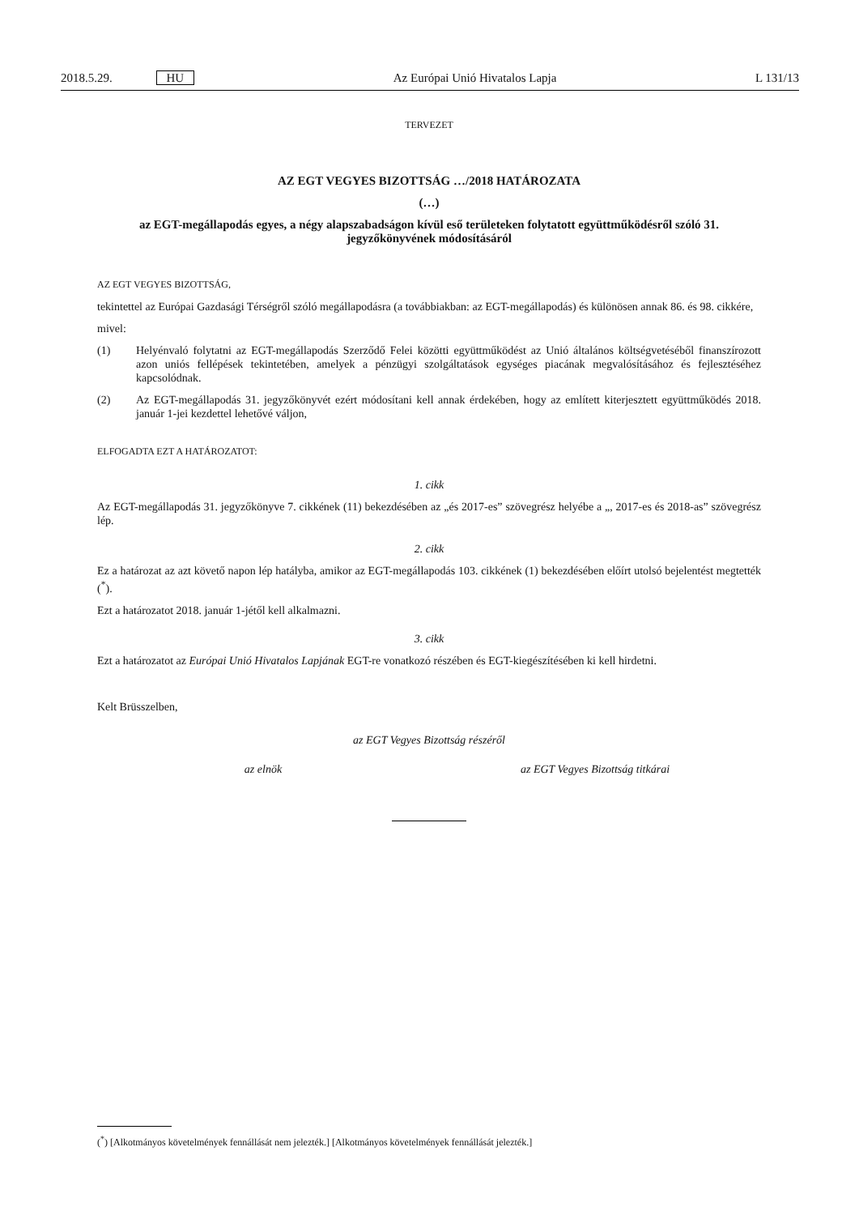2018.5.29. HU Az Európai Unió Hivatalos Lapja L 131/13
TERVEZET
AZ EGT VEGYES BIZOTTSÁG …/2018 HATÁROZATA
(…)
az EGT-megállapodás egyes, a négy alapszabadságon kívül eső területeken folytatott együttműködésről szóló 31. jegyzőkönyvének módosításáról
AZ EGT VEGYES BIZOTTSÁG,
tekintettel az Európai Gazdasági Térségről szóló megállapodásra (a továbbiakban: az EGT-megállapodás) és különösen annak 86. és 98. cikkére,
mivel:
(1) Helyénvaló folytatni az EGT-megállapodás Szerződő Felei közötti együttműködést az Unió általános költségvetéséből finanszírozott azon uniós fellépések tekintetében, amelyek a pénzügyi szolgáltatások egységes piacának megvalósításához és fejlesztéséhez kapcsolódnak.
(2) Az EGT-megállapodás 31. jegyzőkönyvét ezért módosítani kell annak érdekében, hogy az említett kiterjesztett együttműködés 2018. január 1-jei kezdettel lehetővé váljon,
ELFOGADTA EZT A HATÁROZATOT:
1. cikk
Az EGT-megállapodás 31. jegyzőkönyve 7. cikkének (11) bekezdésében az „és 2017-es” szövegrész helyébe a „, 2017-es és 2018-as” szövegrész lép.
2. cikk
Ez a határozat az azt követő napon lép hatályba, amikor az EGT-megállapodás 103. cikkének (1) bekezdésében előírt utolsó bejelentést megtették (<sup>*</sup>).
Ezt a határozatot 2018. január 1-jétől kell alkalmazni.
3. cikk
Ezt a határozatot az Európai Unió Hivatalos Lapjának EGT-re vonatkozó részében és EGT-kiegészítésében ki kell hirdetni.
Kelt Brüsszelben,
az EGT Vegyes Bizottság részéről
az elnök az EGT Vegyes Bizottság titkárai
(<sup>*</sup>) [Alkotmányos követelmények fennállását nem jelezték.] [Alkotmányos követelmények fennállását jelezték.]